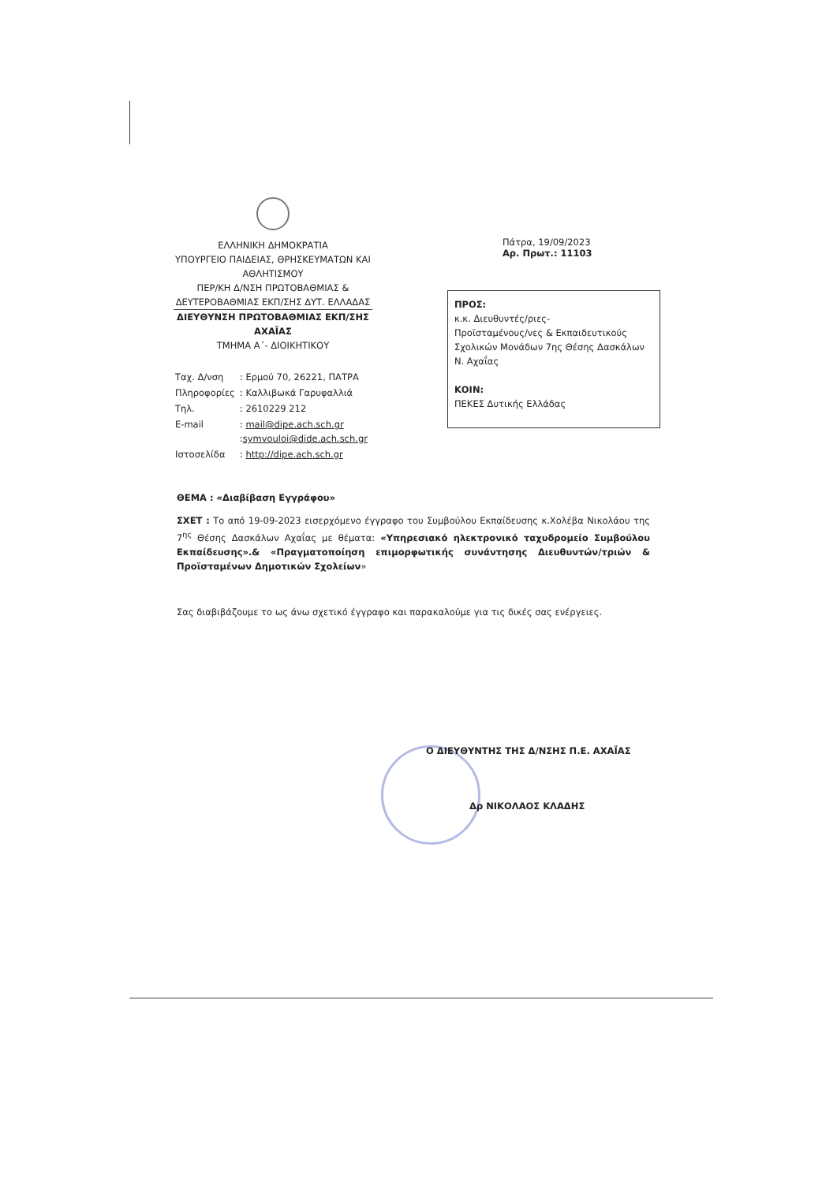ΕΛΛΗΝΙΚΗ ΔΗΜΟΚΡΑΤΙΑ
ΥΠΟΥΡΓΕΙΟ ΠΑΙΔΕΙΑΣ, ΘΡΗΣΚΕΥΜΑΤΩΝ ΚΑΙ ΑΘΛΗΤΙΣΜΟΥ
ΠΕΡ/ΚΗ Δ/ΝΣΗ ΠΡΩΤΟΒΑΘΜΙΑΣ & ΔΕΥΤΕΡΟΒΑΘΜΙΑΣ ΕΚΠ/ΣΗΣ ΔΥΤ. ΕΛΛΑΔΑΣ
ΔΙΕΥΘΥΝΣΗ ΠΡΩΤΟΒΑΘΜΙΑΣ ΕΚΠ/ΣΗΣ ΑΧΑΪΑΣ
ΤΜΗΜΑ Α΄- ΔΙΟΙΚΗΤΙΚΟΥ
| Ταχ. Δ/νση | : Ερμού 70, 26221, ΠΑΤΡΑ |
| Πληροφορίες | : Καλλιβωκά Γαρυφαλλιά |
| Τηλ. | : 2610229 212 |
| E-mail | : mail@dipe.ach.sch.gr : symvouloi@dide.ach.sch.gr |
| Ιστοσελίδα | : http://dipe.ach.sch.gr |
Πάτρα, 19/09/2023
Αρ. Πρωτ.: 11103
ΠΡΟΣ:
κ.κ. Διευθυντές/ριες-
Προϊσταμένους/νες & Εκπαιδευτικούς Σχολικών Μονάδων 7ης Θέσης Δασκάλων Ν. Αχαΐας
ΚΟΙΝ:
ΠΕΚΕΣ Δυτικής Ελλάδας
ΘΕΜΑ : «Διαβίβαση Εγγράφου»
ΣΧΕΤ : Το από 19-09-2023 εισερχόμενο έγγραφο του Συμβούλου Εκπαίδευσης κ.Χολέβα Νικολάου της 7<sup>ης</sup> Θέσης Δασκάλων Αχαΐας με θέματα: «Υπηρεσιακό ηλεκτρονικό ταχυδρομείο Συμβούλου Εκπαίδευσης».& «Πραγματοποίηση επιμορφωτικής συνάντησης Διευθυντών/τριών & Προϊσταμένων Δημοτικών Σχολείων»
Σας διαβιβάζουμε το ως άνω σχετικό έγγραφο και παρακαλούμε για τις δικές σας ενέργειες.
Ο ΔΙΕΥΘΥΝΤΗΣ ΤΗΣ Δ/ΝΣΗΣ Π.Ε. ΑΧΑΪΑΣ
Δρ ΝΙΚΟΛΑΟΣ ΚΛΑΔΗΣ